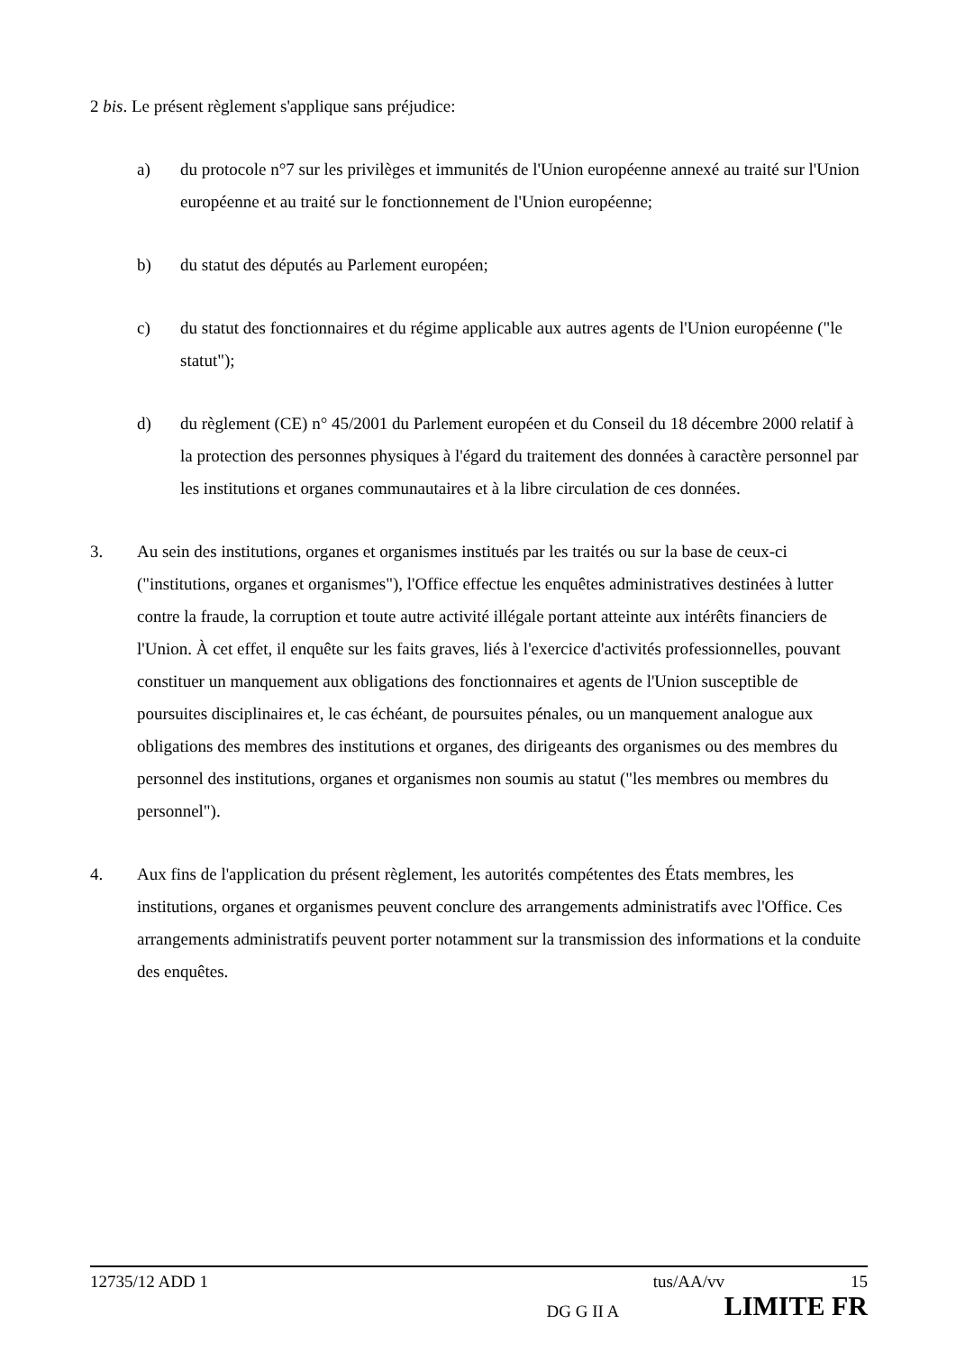2 bis. Le présent règlement s'applique sans préjudice:
a) du protocole n°7 sur les privilèges et immunités de l'Union européenne annexé au traité sur l'Union européenne et au traité sur le fonctionnement de l'Union européenne;
b) du statut des députés au Parlement européen;
c) du statut des fonctionnaires et du régime applicable aux autres agents de l'Union européenne ("le statut");
d) du règlement (CE) n° 45/2001 du Parlement européen et du Conseil du 18 décembre 2000 relatif à la protection des personnes physiques à l'égard du traitement des données à caractère personnel par les institutions et organes communautaires et à la libre circulation de ces données.
3. Au sein des institutions, organes et organismes institués par les traités ou sur la base de ceux-ci ("institutions, organes et organismes"), l'Office effectue les enquêtes administratives destinées à lutter contre la fraude, la corruption et toute autre activité illégale portant atteinte aux intérêts financiers de l'Union. À cet effet, il enquête sur les faits graves, liés à l'exercice d'activités professionnelles, pouvant constituer un manquement aux obligations des fonctionnaires et agents de l'Union susceptible de poursuites disciplinaires et, le cas échéant, de poursuites pénales, ou un manquement analogue aux obligations des membres des institutions et organes, des dirigeants des organismes ou des membres du personnel des institutions, organes et organismes non soumis au statut ("les membres ou membres du personnel").
4. Aux fins de l'application du présent règlement, les autorités compétentes des États membres, les institutions, organes et organismes peuvent conclure des arrangements administratifs avec l'Office. Ces arrangements administratifs peuvent porter notamment sur la transmission des informations et la conduite des enquêtes.
12735/12 ADD 1 tus/AA/vv 15
DG G II A LIMITE FR